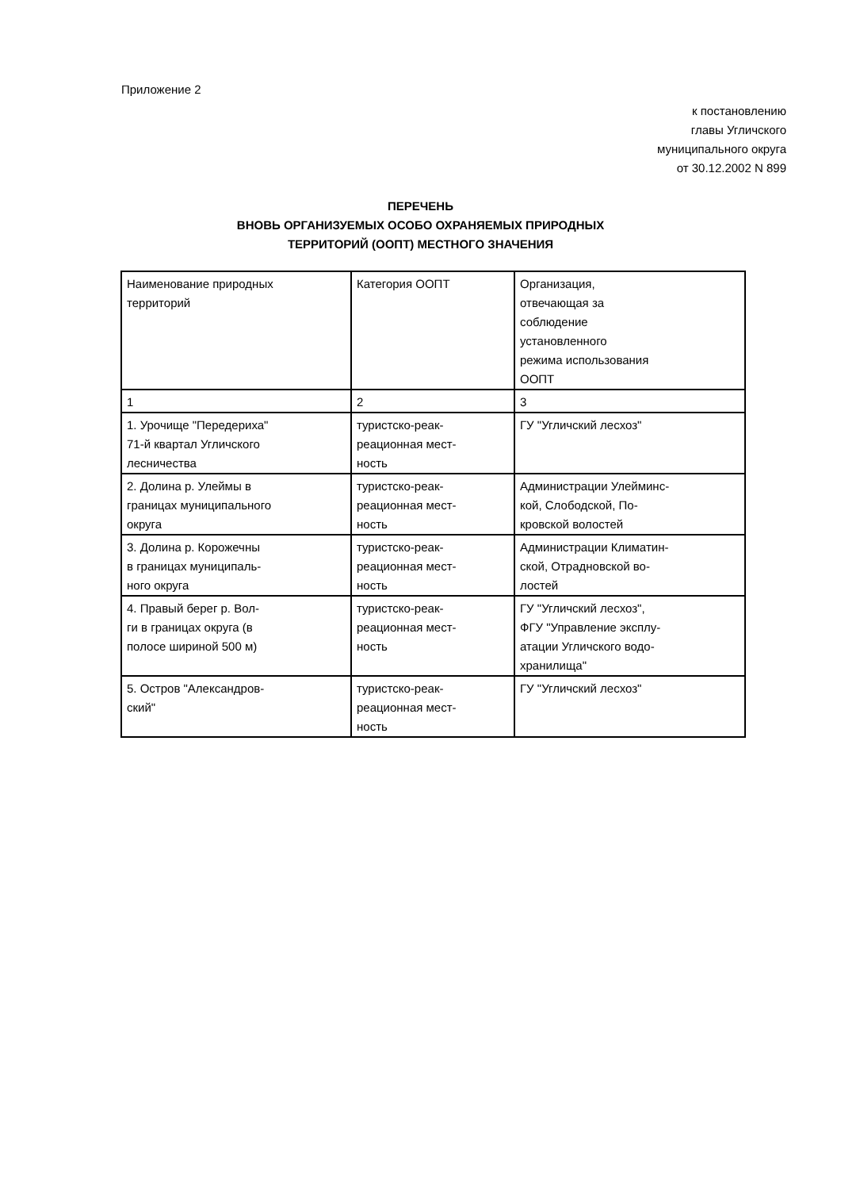Приложение 2
к постановлению
главы Угличского
муниципального округа
от 30.12.2002 N 899
ПЕРЕЧЕНЬ
ВНОВЬ ОРГАНИЗУЕМЫХ ОСОБО ОХРАНЯЕМЫХ ПРИРОДНЫХ
ТЕРРИТОРИЙ (ООПТ) МЕСТНОГО ЗНАЧЕНИЯ
| Наименование природных территорий | Категория ООПТ | Организация, отвечающая за соблюдение установленного режима использования ООПТ |
| 1 | 2 | 3 |
| 1. Урочище "Передериха" 71-й квартал Угличского лесничества | туристско-реак- реационная мест- ность | ГУ "Угличский лесхоз" |
| 2. Долина р. Улеймы в границах муниципального округа | туристско-реак- реационная мест- ность | Администрации Улейминс- кой, Слободской, По- кровской волостей |
| 3. Долина р. Корожечны в границах муниципаль- ного округа | туристско-реак- реационная мест- ность | Администрации Климатин- ской, Отрадновской во- лостей |
| 4. Правый берег р. Вол- ги в границах округа (в полосе шириной 500 м) | туристско-реак- реационная мест- ность | ГУ "Угличский лесхоз", ФГУ "Управление эксплу- атации Угличского водо- хранилища" |
| 5. Остров "Александров- ский" | туристско-реак- реационная мест- ность | ГУ "Угличский лесхоз" |